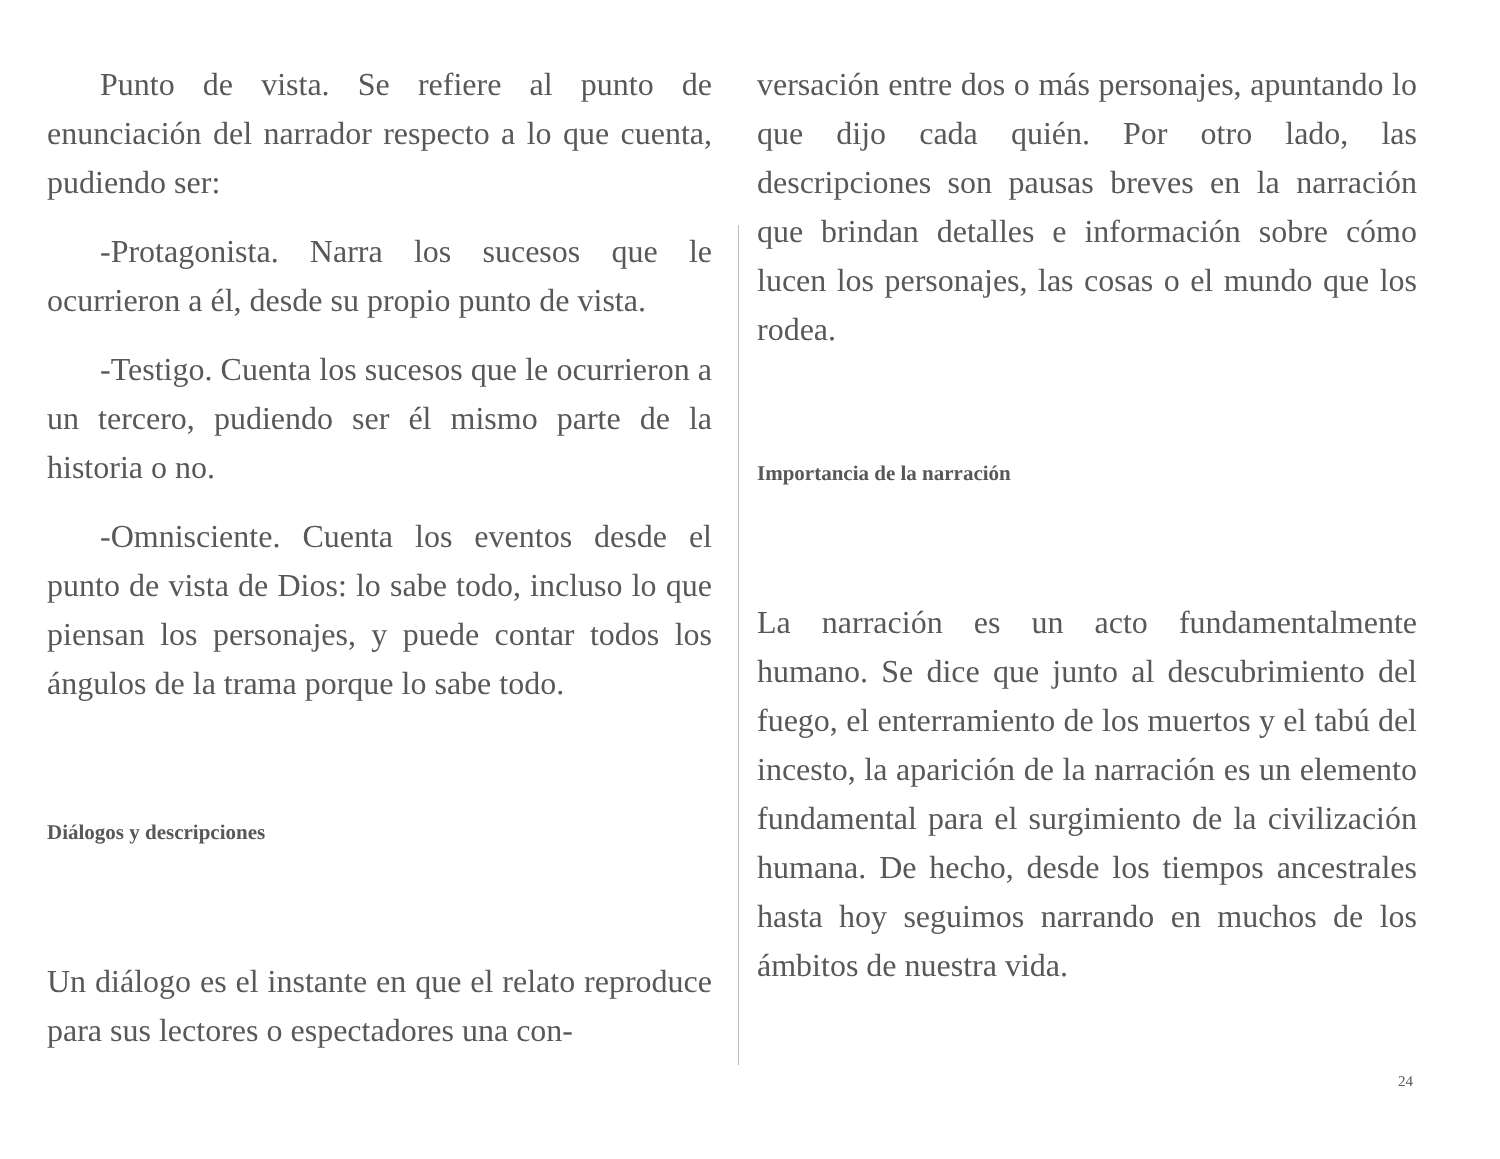Punto de vista. Se refiere al punto de enunciación del narrador respecto a lo que cuenta, pudiendo ser:
-Protagonista. Narra los sucesos que le ocurrieron a él, desde su propio punto de vista.
-Testigo. Cuenta los sucesos que le ocurrieron a un tercero, pudiendo ser él mismo parte de la historia o no.
-Omnisciente. Cuenta los eventos desde el punto de vista de Dios: lo sabe todo, incluso lo que piensan los personajes, y puede contar todos los ángulos de la trama porque lo sabe todo.
Diálogos y descripciones
Un diálogo es el instante en que el relato reproduce para sus lectores o espectadores una con-
versación entre dos o más personajes, apuntando lo que dijo cada quién. Por otro lado, las descripciones son pausas breves en la narración que brindan detalles e información sobre cómo lucen los personajes, las cosas o el mundo que los rodea.
Importancia de la narración
La narración es un acto fundamentalmente humano. Se dice que junto al descubrimiento del fuego, el enterramiento de los muertos y el tabú del incesto, la aparición de la narración es un elemento fundamental para el surgimiento de la civilización humana. De hecho, desde los tiempos ancestrales hasta hoy seguimos narrando en muchos de los ámbitos de nuestra vida.
24